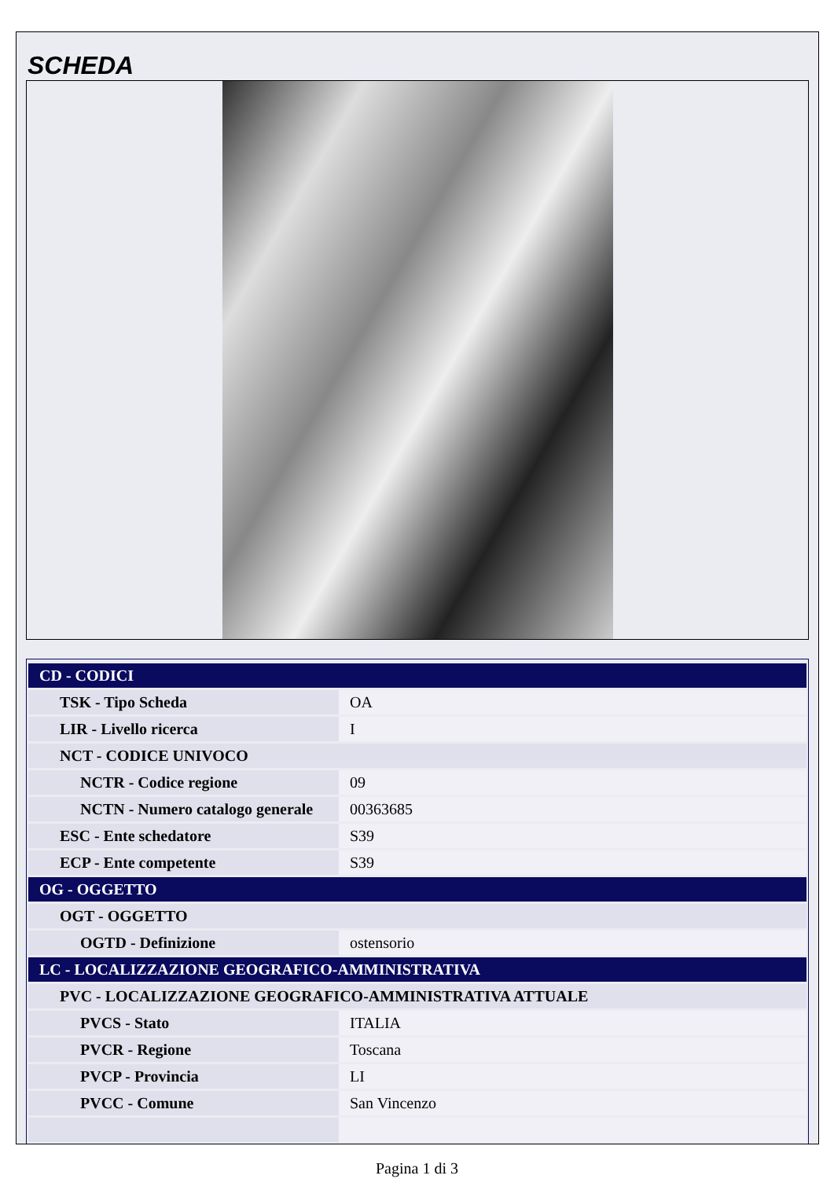SCHEDA
| CD - CODICI | |
| TSK - Tipo Scheda | OA |
| LIR - Livello ricerca | I |
| NCT - CODICE UNIVOCO | |
| NCTR - Codice regione | 09 |
| NCTN - Numero catalogo generale | 00363685 |
| ESC - Ente schedatore | S39 |
| ECP - Ente competente | S39 |
| OG - OGGETTO | |
| OGT - OGGETTO | |
| OGTD - Definizione | ostensorio |
| LC - LOCALIZZAZIONE GEOGRAFICO-AMMINISTRATIVA | |
| PVC - LOCALIZZAZIONE GEOGRAFICO-AMMINISTRATIVA ATTUALE | |
| PVCS - Stato | ITALIA |
| PVCR - Regione | Toscana |
| PVCP - Provincia | LI |
| PVCC - Comune | San Vincenzo |
Pagina 1 di 3